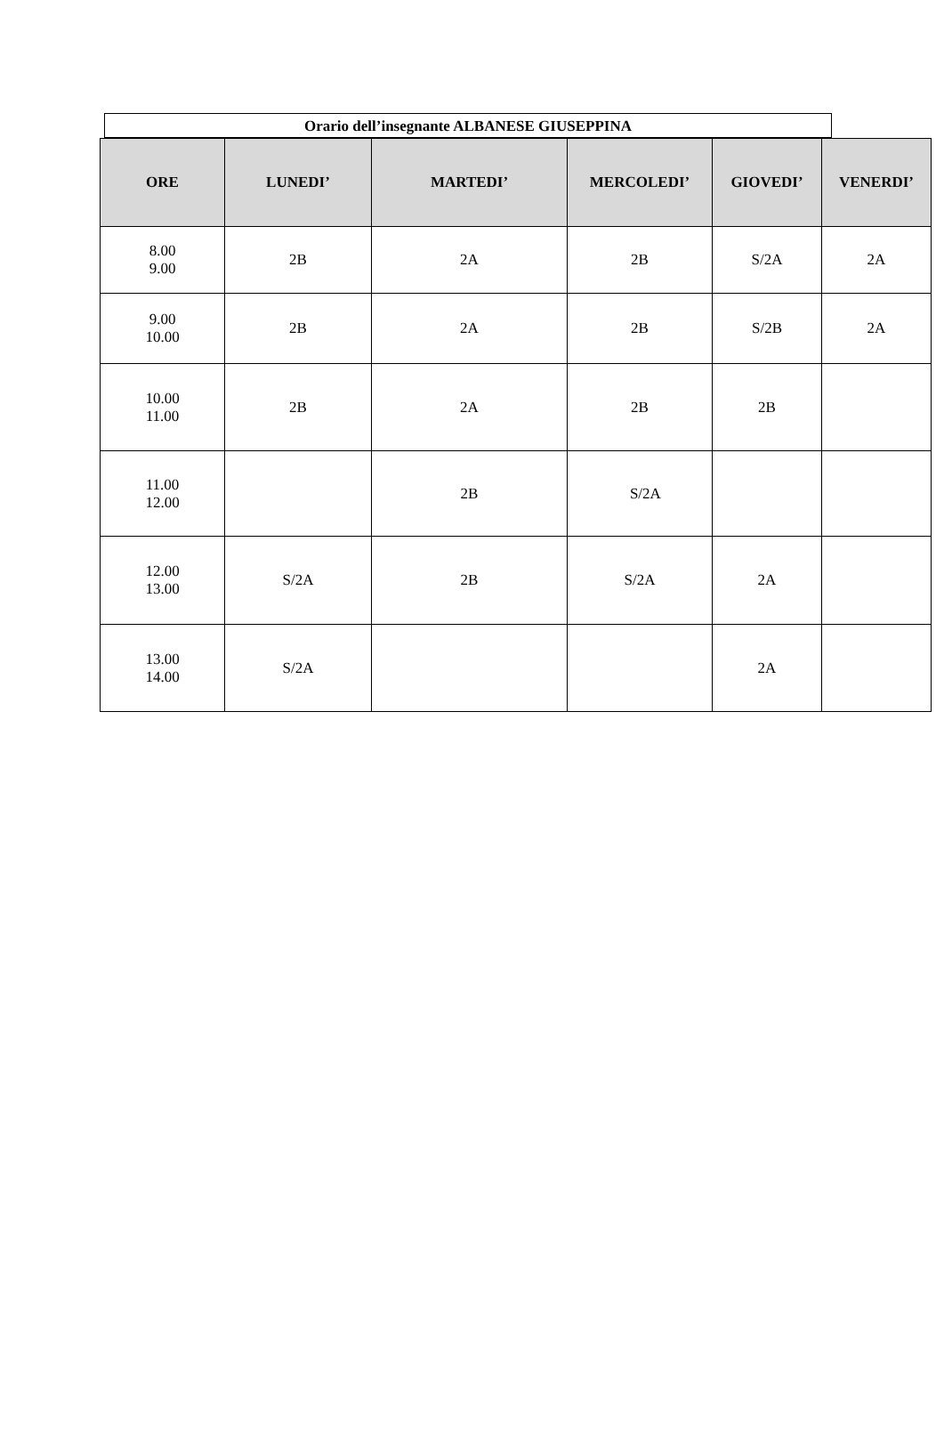Orario dell’insegnante ALBANESE GIUSEPPINA
| ORE | LUNEDI’ | MARTEDI’ | MERCOLEDI’ | GIOVEDI’ | VENERDI’ |
| --- | --- | --- | --- | --- | --- |
| 8.00 9.00 | 2B | 2A | 2B | S/2A | 2A |
| 9.00 10.00 | 2B | 2A | 2B | S/2B | 2A |
| 10.00 11.00 | 2B | 2A | 2B | 2B | |
| 11.00 12.00 | | 2B | S/2A | | |
| 12.00 13.00 | S/2A | 2B | S/2A | 2A | |
| 13.00 14.00 | S/2A | | | 2A | |